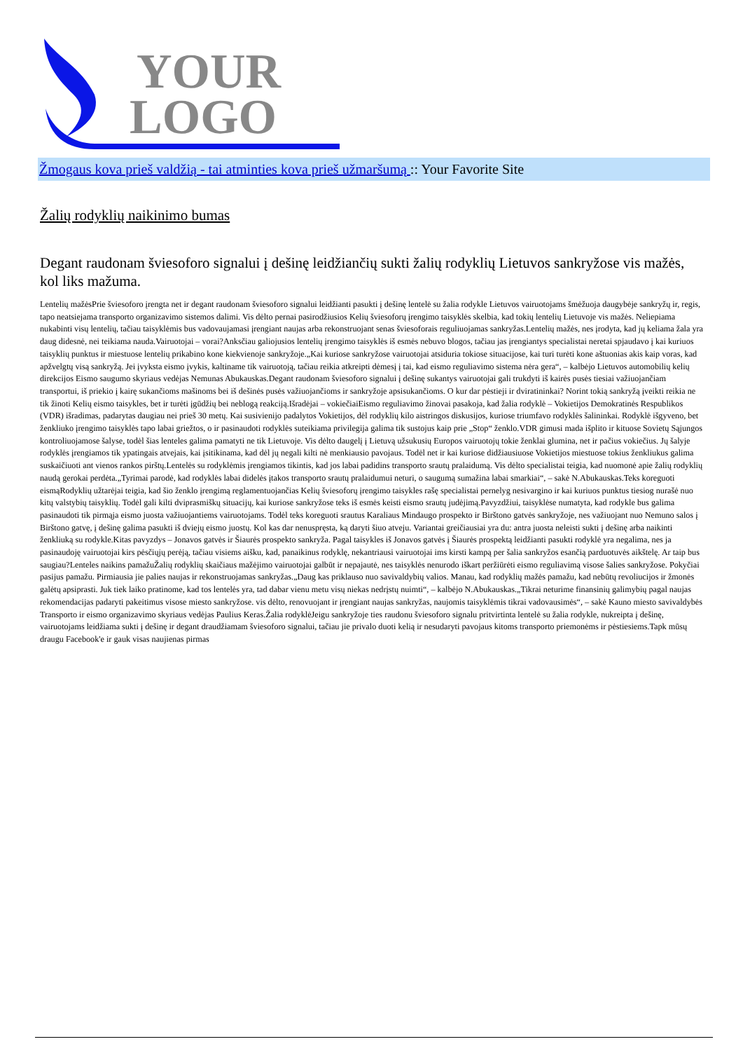YOUR
LOGO
Žmogaus kova prieš valdžią - tai atminties kova prieš užmaršumą :: Your Favorite Site
Žalių rodyklių naikinimo bumas
Degant raudonam šviesoforo signalui į dešinę leidžiančių sukti žalių rodyklių Lietuvos sankryžose vis mažės, kol liks mažuma.
Lentelių mažėsPrie šviesoforo įrengta net ir degant raudonam šviesoforo signalui leidžianti pasukti į dešinę lentelė su žalia rodykle Lietuvos vairuotojams šmėžuoja daugybėje sankryžų ir, regis, tapo neatsiejama transporto organizavimo sistemos dalimi. Vis dėlto pernai pasirodžiusios Kelių šviesoforų įrengimo taisyklės skelbia, kad tokių lentelių Lietuvoje vis mažės. Neliepiama nukabinti visų lentelių, tačiau taisyklėmis bus vadovaujamasi įrengiant naujas arba rekonstruojant senas šviesoforais reguliuojamas sankryžas.Lentelių mažės, nes įrodyta, kad jų keliama žala yra daug didesnė, nei teikiama nauda.Vairuotojai – vorai?Anksčiau galiojusios lentelių įrengimo taisyklės iš esmės nebuvo blogos, tačiau jas įrengiantys specialistai neretai spjaudavo į kai kuriuos taisyklių punktus ir miestuose lentelių prikabino kone kiekvienoje sankryžoje.„Kai kuriose sankryžose vairuotojai atsiduria tokiose situacijose, kai turi turėti kone aštuonias akis kaip voras, kad apžvelgtų visą sankryžą. Jei įvyksta eismo įvykis, kaltiname tik vairuotoją, tačiau reikia atkreipti dėmesį į tai, kad eismo reguliavimo sistema nėra gera“, – kalbėjo Lietuvos automobilių kelių direkcijos Eismo saugumo skyriaus vedėjas Nemunas Abukauskas.Degant raudonam šviesoforo signalui į dešinę sukantys vairuotojai gali trukdyti iš kairės pusės tiesiai važiuojančiam transportui, iš priekio į kairę sukančioms mašinoms bei iš dešinės pusės važiuojančioms ir sankryžoje apsisukančioms. O kur dar pėstieji ir dviratininkai? Norint tokią sankryžą įveikti reikia ne tik žinoti Kelių eismo taisykles, bet ir turėti įgūdžių bei neblogą reakciją.Išradėjai – vokiečiaiEismo reguliavimo žinovai pasakoja, kad žalia rodyklė – Vokietijos Demokratinės Respublikos (VDR) išradimas, padarytas daugiau nei prieš 30 metų. Kai susivienijo padalytos Vokietijos, dėl rodyklių kilo aistringos diskusijos, kuriose triumfavo rodyklės šalininkai. Rodyklė išgyveno, bet ženkliuko įrengimo taisyklės tapo labai griežtos, o ir pasinaudoti rodyklės suteikiama privilegija galima tik sustojus kaip prie „Stop“ ženklo.VDR gimusi mada išplito ir kituose Sovietų Sąjungos kontroliuojamose šalyse, todėl šias lenteles galima pamatyti ne tik Lietuvoje. Vis dėlto daugelį į Lietuvą užsukusių Europos vairuotojų tokie ženklai glumina, net ir pačius vokiečius. Jų šalyje rodyklės įrengiamos tik ypatingais atvejais, kai įsitikinama, kad dėl jų negali kilti nė menkiausio pavojaus. Todėl net ir kai kuriose didžiausiuose Vokietijos miestuose tokius ženkliukus galima suskaičiuoti ant vienos rankos pirštų.Lentelės su rodyklėmis įrengiamos tikintis, kad jos labai padidins transporto srautų pralaidumą. Vis dėlto specialistai teigia, kad nuomonė apie žalių rodyklių naudą gerokai perdėta.„Tyrimai parodė, kad rodyklės labai didelės įtakos transporto srautų pralaidumui neturi, o saugumą sumažina labai smarkiai“, – sakė N.Abukauskas.Teks koreguoti eismąRodyklių užtarėjai teigia, kad šio ženklo įrengimą reglamentuojančias Kelių šviesoforų įrengimo taisykles rašę specialistai pernelyg nesivargino ir kai kuriuos punktus tiesiog nurašė nuo kitų valstybių taisyklių. Todėl gali kilti dviprasmiškų situacijų, kai kuriose sankryžose teks iš esmės keisti eismo srautų judėjimą.Pavyzdžiui, taisyklėse numatyta, kad rodykle bus galima pasinaudoti tik pirmąja eismo juosta važiuojantiems vairuotojams. Todėl teks koreguoti srautus Karaliaus Mindaugo prospekto ir Birštono gatvės sankryžoje, nes važiuojant nuo Nemuno salos į Birštono gatvę, į dešinę galima pasukti iš dviejų eismo juostų. Kol kas dar nenuspręsta, ką daryti šiuo atveju. Variantai greičiausiai yra du: antra juosta neleisti sukti į dešinę arba naikinti ženkliuką su rodykle.Kitas pavyzdys – Jonavos gatvės ir Šiaurės prospekto sankryža. Pagal taisykles iš Jonavos gatvės į Šiaurės prospektą leidžianti pasukti rodyklė yra negalima, nes ja pasinaudoję vairuotojai kirs pėsčiųjų perėją, tačiau visiems aišku, kad, panaikinus rodyklę, nekantriausi vairuotojai ims kirsti kampą per šalia sankryžos esančią parduotuvės aikštelę. Ar taip bus saugiau?Lenteles naikins pamažuŽalių rodyklių skaičiaus mažėjimo vairuotojai galbūt ir nepajautė, nes taisyklės nenurodo iškart peržiūrėti eismo reguliavimą visose šalies sankryžose. Pokyčiai pasijus pamažu. Pirmiausia jie palies naujas ir rekonstruojamas sankryžas.„Daug kas priklauso nuo savivaldybių valios. Manau, kad rodyklių mažės pamažu, kad nebūtų revoliucijos ir žmonės galėtų apsiprasti. Juk tiek laiko pratinome, kad tos lentelės yra, tad dabar vienu metu visų niekas nedrįstų nuimti“, – kalbėjo N.Abukauskas.„Tikrai neturime finansinių galimybių pagal naujas rekomendacijas padaryti pakeitimus visose miesto sankryžose. vis dėlto, renovuojant ir įrengiant naujas sankryžas, naujomis taisyklėmis tikrai vadovausimės“, – sakė Kauno miesto savivaldybės Transporto ir eismo organizavimo skyriaus vedėjas Paulius Keras.Žalia rodyklėJeigu sankryžoje ties raudonu šviesoforo signalu pritvirtinta lentelė su žalia rodykle, nukreipta į dešinę, vairuotojams leidžiama sukti į dešinę ir degant draudžiamam šviesoforo signalui, tačiau jie privalo duoti kelią ir nesudaryti pavojaus kitoms transporto priemonėms ir pėstiesiems.Tapk mūsų draugu Facebook'e ir gauk visas naujienas pirmas